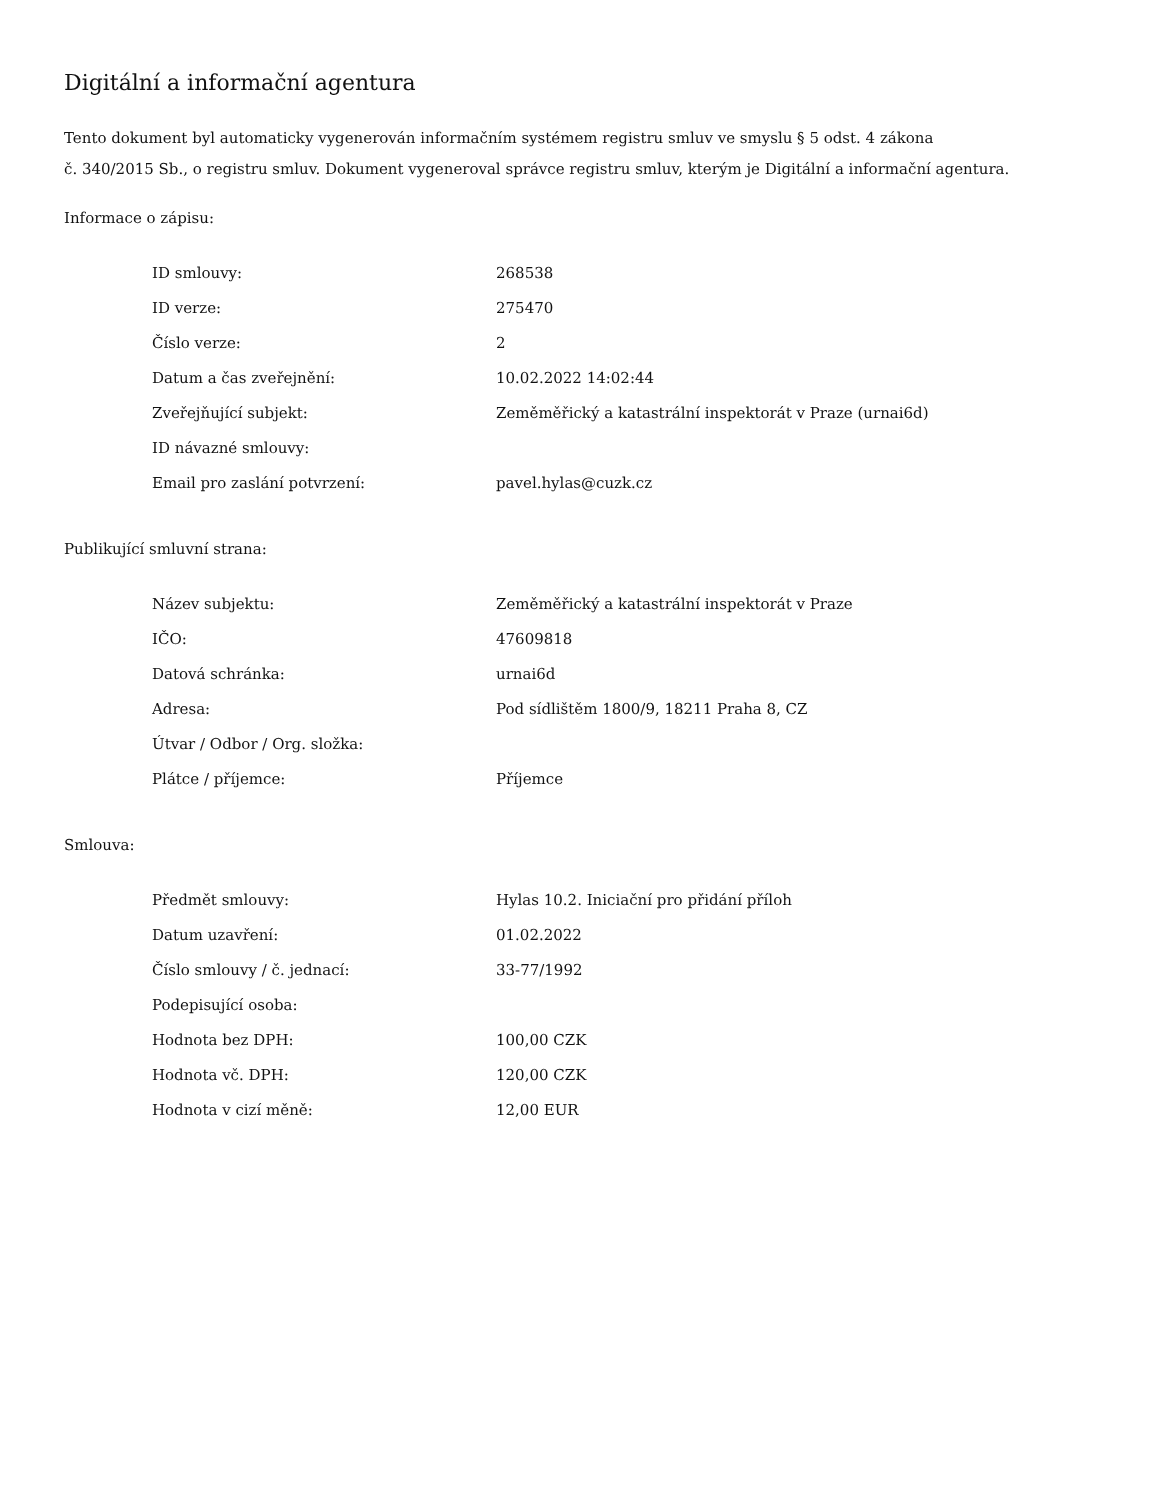Digitální a informační agentura
Tento dokument byl automaticky vygenerován informačním systémem registru smluv ve smyslu § 5 odst. 4 zákona
č. 340/2015 Sb., o registru smluv. Dokument vygeneroval správce registru smluv, kterým je Digitální a informační agentura.
Informace o zápisu:
| ID smlouvy: | 268538 |
| ID verze: | 275470 |
| Číslo verze: | 2 |
| Datum a čas zveřejnění: | 10.02.2022 14:02:44 |
| Zveřejňující subjekt: | Zeměměřický a katastrální inspektorát v Praze (urnai6d) |
| ID návazné smlouvy: | |
| Email pro zaslání potvrzení: | pavel.hylas@cuzk.cz |
Publikující smluvní strana:
| Název subjektu: | Zeměměřický a katastrální inspektorát v Praze |
| IČO: | 47609818 |
| Datová schránka: | urnai6d |
| Adresa: | Pod sídlištěm 1800/9, 18211 Praha 8, CZ |
| Útvar / Odbor / Org. složka: | |
| Plátce / příjemce: | Příjemce |
Smlouva:
| Předmět smlouvy: | Hylas 10.2. Iniciační pro přidání příloh |
| Datum uzavření: | 01.02.2022 |
| Číslo smlouvy / č. jednací: | 33-77/1992 |
| Podepisující osoba: | |
| Hodnota bez DPH: | 100,00 CZK |
| Hodnota vč. DPH: | 120,00 CZK |
| Hodnota v cizí měně: | 12,00 EUR |